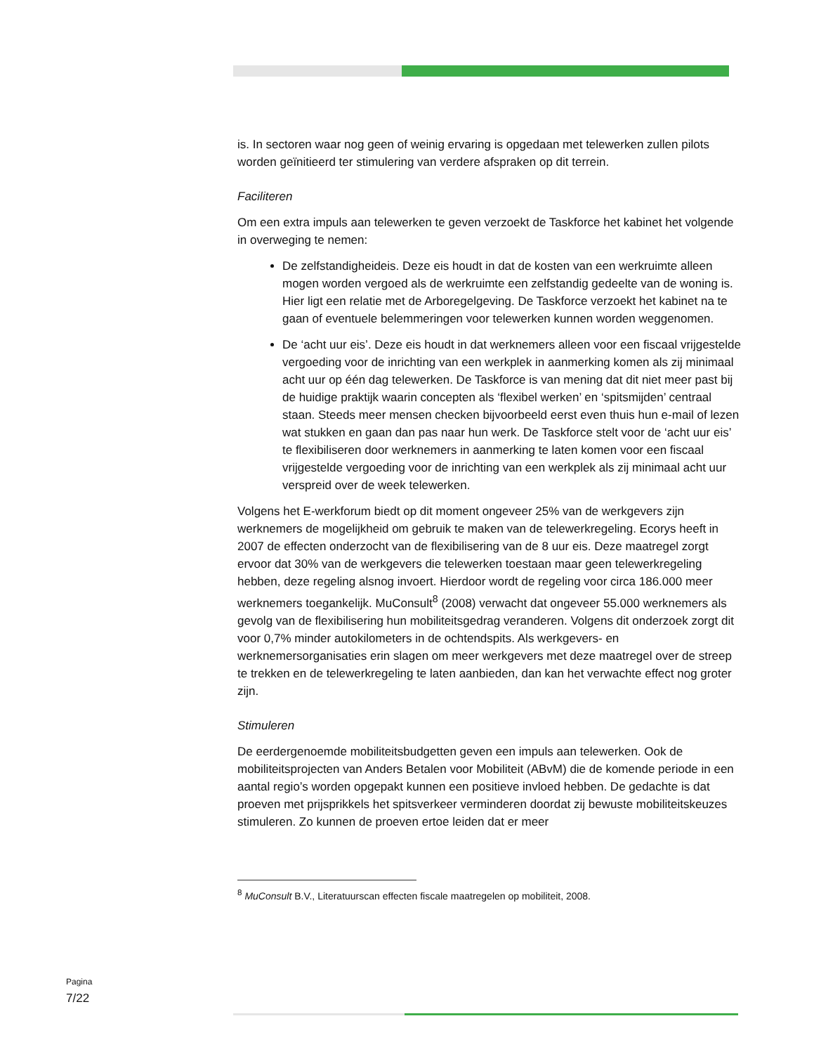is. In sectoren waar nog geen of weinig ervaring is opgedaan met telewerken zullen pilots worden geïnitieerd ter stimulering van verdere afspraken op dit terrein.
Faciliteren
Om een extra impuls aan telewerken te geven verzoekt de Taskforce het kabinet het volgende in overweging te nemen:
De zelfstandigheideis. Deze eis houdt in dat de kosten van een werkruimte alleen mogen worden vergoed als de werkruimte een zelfstandig gedeelte van de woning is. Hier ligt een relatie met de Arboregelgeving. De Taskforce verzoekt het kabinet na te gaan of eventuele belemmeringen voor telewerken kunnen worden weggenomen.
De ‘acht uur eis’. Deze eis houdt in dat werknemers alleen voor een fiscaal vrijgestelde vergoeding voor de inrichting van een werkplek in aanmerking komen als zij minimaal acht uur op één dag telewerken. De Taskforce is van mening dat dit niet meer past bij de huidige praktijk waarin concepten als ‘flexibel werken’ en ‘spitsmijden’ centraal staan. Steeds meer mensen checken bijvoorbeeld eerst even thuis hun e-mail of lezen wat stukken en gaan dan pas naar hun werk. De Taskforce stelt voor de ‘acht uur eis’ te flexibiliseren door werknemers in aanmerking te laten komen voor een fiscaal vrijgestelde vergoeding voor de inrichting van een werkplek als zij minimaal acht uur verspreid over de week telewerken.
Volgens het E-werkforum biedt op dit moment ongeveer 25% van de werkgevers zijn werknemers de mogelijkheid om gebruik te maken van de telewerkregeling. Ecorys heeft in 2007 de effecten onderzocht van de flexibilisering van de 8 uur eis. Deze maatregel zorgt ervoor dat 30% van de werkgevers die telewerken toestaan maar geen telewerkregeling hebben, deze regeling alsnog invoert. Hierdoor wordt de regeling voor circa 186.000 meer werknemers toegankelijk. MuConsult<sup>8</sup> (2008) verwacht dat ongeveer 55.000 werknemers als gevolg van de flexibilisering hun mobiliteitsgedrag veranderen. Volgens dit onderzoek zorgt dit voor 0,7% minder autokilometers in de ochtendspits. Als werkgevers- en werknemersorganisaties erin slagen om meer werkgevers met deze maatregel over de streep te trekken en de telewerkregeling te laten aanbieden, dan kan het verwachte effect nog groter zijn.
Stimuleren
De eerdergenoemde mobiliteitsbudgetten geven een impuls aan telewerken. Ook de mobiliteitsprojecten van Anders Betalen voor Mobiliteit (ABvM) die de komende periode in een aantal regio’s worden opgepakt kunnen een positieve invloed hebben. De gedachte is dat proeven met prijsprikkels het spitsverkeer verminderen doordat zij bewuste mobiliteitskeuzes stimuleren. Zo kunnen de proeven ertoe leiden dat er meer
<sup>8</sup> MuConsult B.V., Literatuurscan effecten fiscale maatregelen op mobiliteit, 2008.
Pagina
7/22